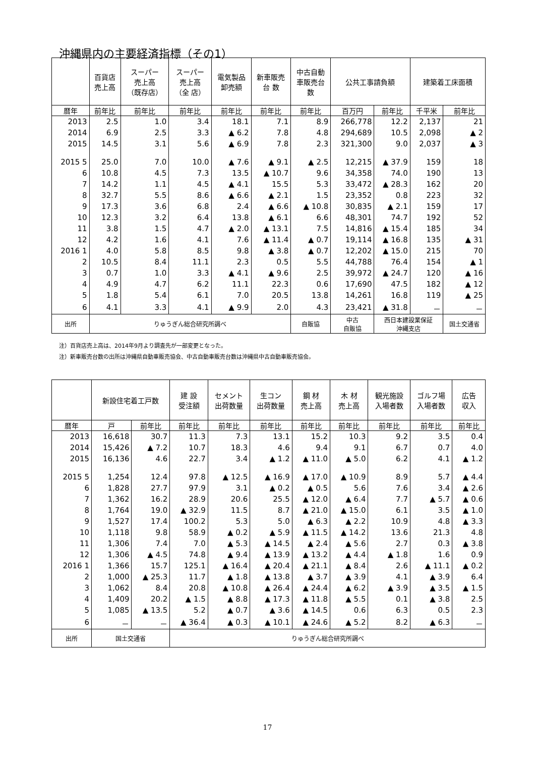沖縄県内の主要経済指標（その1）
| | 百貨店 売上高 | スーパー 売上高 （既存店） | スーパー 売上高 （全 店） | 電気製品 卸売額 | 新車販売 台 数 | 中古自動 車販売台 数 | 公共工事請負額 | | 建築着工床面積 | |
| --- | --- | --- | --- | --- | --- | --- | --- | --- | --- | --- |
| 暦年 | 前年比 | 前年比 | 前年比 | 前年比 | 前年比 | 前年比 | 百万円 | 前年比 | 千平米 | 前年比 |
| 2013 | 2.5 | 1.0 | 3.4 | 18.1 | 7.1 | 8.9 | 266,778 | 12.2 | 2,137 | 21 |
| 2014 | 6.9 | 2.5 | 3.3 | ▲ 6.2 | 7.8 | 4.8 | 294,689 | 10.5 | 2,098 | ▲ 2 |
| 2015 | 14.5 | 3.1 | 5.6 | ▲ 6.9 | 7.8 | 2.3 | 321,300 | 9.0 | 2,037 | ▲ 3 |
| 2015 5 | 25.0 | 7.0 | 10.0 | ▲ 7.6 | ▲ 9.1 | ▲ 2.5 | 12,215 | ▲ 37.9 | 159 | 18 |
| 6 | 10.8 | 4.5 | 7.3 | 13.5 | ▲ 10.7 | 9.6 | 34,358 | 74.0 | 190 | 13 |
| 7 | 14.2 | 1.1 | 4.5 | ▲ 4.1 | 15.5 | 5.3 | 33,472 | ▲ 28.3 | 162 | 20 |
| 8 | 32.7 | 5.5 | 8.6 | ▲ 6.6 | ▲ 2.1 | 1.5 | 23,352 | 0.8 | 223 | 32 |
| 9 | 17.3 | 3.6 | 6.8 | 2.4 | ▲ 6.6 | ▲ 10.8 | 30,835 | ▲ 2.1 | 159 | 17 |
| 10 | 12.3 | 3.2 | 6.4 | 13.8 | ▲ 6.1 | 6.6 | 48,301 | 74.7 | 192 | 52 |
| 11 | 3.8 | 1.5 | 4.7 | ▲ 2.0 | ▲ 13.1 | 7.5 | 14,816 | ▲ 15.4 | 185 | 34 |
| 12 | 4.2 | 1.6 | 4.1 | 7.6 | ▲ 11.4 | ▲ 0.7 | 19,114 | ▲ 16.8 | 135 | ▲ 31 |
| 2016 1 | 4.0 | 5.8 | 8.5 | 9.8 | ▲ 3.8 | ▲ 0.7 | 12,202 | ▲ 15.0 | 215 | 70 |
| 2 | 10.5 | 8.4 | 11.1 | 2.3 | 0.5 | 5.5 | 44,788 | 76.4 | 154 | ▲ 1 |
| 3 | 0.7 | 1.0 | 3.3 | ▲ 4.1 | ▲ 9.6 | 2.5 | 39,972 | ▲ 24.7 | 120 | ▲ 16 |
| 4 | 4.9 | 4.7 | 6.2 | 11.1 | 22.3 | 0.6 | 17,690 | 47.5 | 182 | ▲ 12 |
| 5 | 1.8 | 5.4 | 6.1 | 7.0 | 20.5 | 13.8 | 14,261 | 16.8 | 119 | ▲ 25 |
| 6 | 4.1 | 3.3 | 4.1 | ▲ 9.9 | 2.0 | 4.3 | 23,421 | ▲ 31.8 | － | － |
| 出所 | りゅうぎん総合研究所調べ | | | | | 自販協 | 中古 自販協 | 西日本建設業保証 沖縄支店 | | 国土交通省 |
注）百貨店売上高は、2014年9月より調査先が一部変更となった。
注）新車販売台数の出所は沖縄県自動車販売協会、中古自動車販売台数は沖縄県中古自動車販売協会。
| | 新設住宅着工戸数 | | 建 設 受注額 | セメント 出荷数量 | 生コン 出荷数量 | 鋼 材 売上高 | 木 材 売上高 | 観光施設 入場者数 | ゴルフ場 入場者数 | 広告 収入 |
| --- | --- | --- | --- | --- | --- | --- | --- | --- | --- | --- |
| 暦年 | 戸 | 前年比 | 前年比 | 前年比 | 前年比 | 前年比 | 前年比 | 前年比 | 前年比 | 前年比 |
| 2013 | 16,618 | 30.7 | 11.3 | 7.3 | 13.1 | 15.2 | 10.3 | 9.2 | 3.5 | 0.4 |
| 2014 | 15,426 | ▲ 7.2 | 10.7 | 18.3 | 4.6 | 9.4 | 9.1 | 6.7 | 0.7 | 4.0 |
| 2015 | 16,136 | 4.6 | 22.7 | 3.4 | ▲ 1.2 | ▲ 11.0 | ▲ 5.0 | 6.2 | 4.1 | ▲ 1.2 |
| 2015 5 | 1,254 | 12.4 | 97.8 | ▲ 12.5 | ▲ 16.9 | ▲ 17.0 | ▲ 10.9 | 8.9 | 5.7 | ▲ 4.4 |
| 6 | 1,828 | 27.7 | 97.9 | 3.1 | ▲ 0.2 | ▲ 0.5 | 5.6 | 7.6 | 3.4 | ▲ 2.6 |
| 7 | 1,362 | 16.2 | 28.9 | 20.6 | 25.5 | ▲ 12.0 | ▲ 6.4 | 7.7 | ▲ 5.7 | ▲ 0.6 |
| 8 | 1,764 | 19.0 | ▲ 32.9 | 11.5 | 8.7 | ▲ 21.0 | ▲ 15.0 | 6.1 | 3.5 | ▲ 1.0 |
| 9 | 1,527 | 17.4 | 100.2 | 5.3 | 5.0 | ▲ 6.3 | ▲ 2.2 | 10.9 | 4.8 | ▲ 3.3 |
| 10 | 1,118 | 9.8 | 58.9 | ▲ 0.2 | ▲ 5.9 | ▲ 11.5 | ▲ 14.2 | 13.6 | 21.3 | 4.8 |
| 11 | 1,306 | 7.4 | 7.0 | ▲ 5.3 | ▲ 14.5 | ▲ 2.4 | ▲ 5.6 | 2.7 | 0.3 | ▲ 3.8 |
| 12 | 1,306 | ▲ 4.5 | 74.8 | ▲ 9.4 | ▲ 13.9 | ▲ 13.2 | ▲ 4.4 | ▲ 1.8 | 1.6 | 0.9 |
| 2016 1 | 1,366 | 15.7 | 125.1 | ▲ 16.4 | ▲ 20.4 | ▲ 21.1 | ▲ 8.4 | 2.6 | ▲ 11.1 | ▲ 0.2 |
| 2 | 1,000 | ▲ 25.3 | 11.7 | ▲ 1.8 | ▲ 13.8 | ▲ 3.7 | ▲ 3.9 | 4.1 | ▲ 3.9 | 6.4 |
| 3 | 1,062 | 8.4 | 20.8 | ▲ 10.8 | ▲ 26.4 | ▲ 24.4 | ▲ 6.2 | ▲ 3.9 | ▲ 3.5 | ▲ 1.5 |
| 4 | 1,409 | 20.2 | ▲ 1.5 | ▲ 8.8 | ▲ 17.3 | ▲ 11.8 | ▲ 5.5 | 0.1 | ▲ 3.8 | 2.5 |
| 5 | 1,085 | ▲ 13.5 | 5.2 | ▲ 0.7 | ▲ 3.6 | ▲ 14.5 | 0.6 | 6.3 | 0.5 | 2.3 |
| 6 | － | － | ▲ 36.4 | ▲ 0.3 | ▲ 10.1 | ▲ 24.6 | ▲ 5.2 | 8.2 | ▲ 6.3 | － |
| 出所 | 国土交通省 | | りゅうぎん総合研究所調べ | | | | | | | |
17